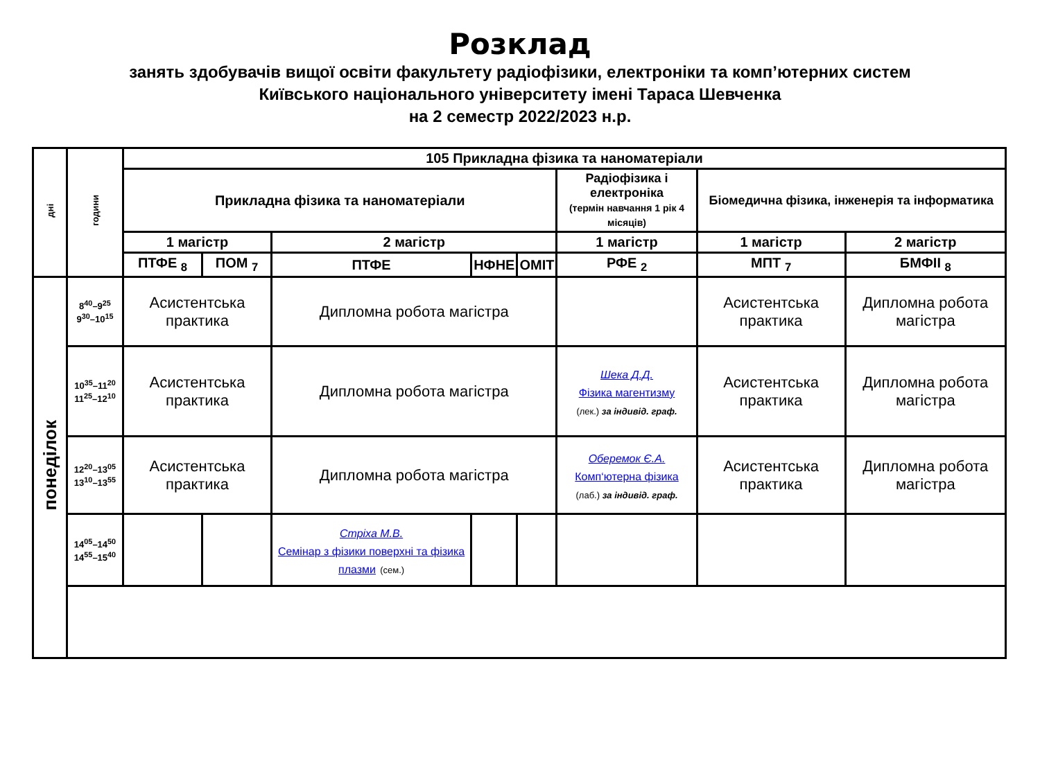Розклад
занять здобувачів вищої освіти факультету радіофізики, електроніки та комп’ютерних систем
Київського національного університету імені Тараса Шевченка
на 2 семестр 2022/2023 н.р.
| дні | години | 105 Прикладна фізика та наноматеріали | | | | | | | |
| --- | --- | --- | --- | --- | --- | --- | --- | --- | --- |
| | | Прикладна фізика та наноматеріали | | | | | Радіофізика і електроніка (термін навчання 1 рік 4 місяців) | Біомедична фізика, інженерія та інформатика | |
| | | 1 магістр | | 2 магістр | | | 1 магістр | 1 магістр | 2 магістр |
| | | ПТФЕ <sub>8</sub> | ПОМ <sub>7</sub> | ПТФЕ | НФНЕ | ОМІТ | РФЕ <sub>2</sub> | МПТ <sub>7</sub> | БМФІІ <sub>8</sub> |
| понеділок | 8<sup>40</sup>–9<sup>25</sup> 9<sup>30</sup>–10<sup>15</sup> | Асистентська практика | | Дипломна робота магістра | | | | Асистентська практика | Дипломна робота магістра |
| | 10<sup>35</sup>–11<sup>20</sup> 11<sup>25</sup>–12<sup>10</sup> | Асистентська практика | | Дипломна робота магістра | | | Шека Д.Д. Фізика магентизму (лек.) за індивід. граф. | Асистентська практика | Дипломна робота магістра |
| | 12<sup>20</sup>–13<sup>05</sup> 13<sup>10</sup>–13<sup>55</sup> | Асистентська практика | | Дипломна робота магістра | | | Оберемок Є.А. Комп‘ютерна фізика (лаб.) за індивід. граф. | Асистентська практика | Дипломна робота магістра |
| | 14<sup>05</sup>–14<sup>50</sup> 14<sup>55</sup>–15<sup>40</sup> | | | Стріха М.В. Семінар з фізики поверхні та фізика плазми (сем.) | | | | | |